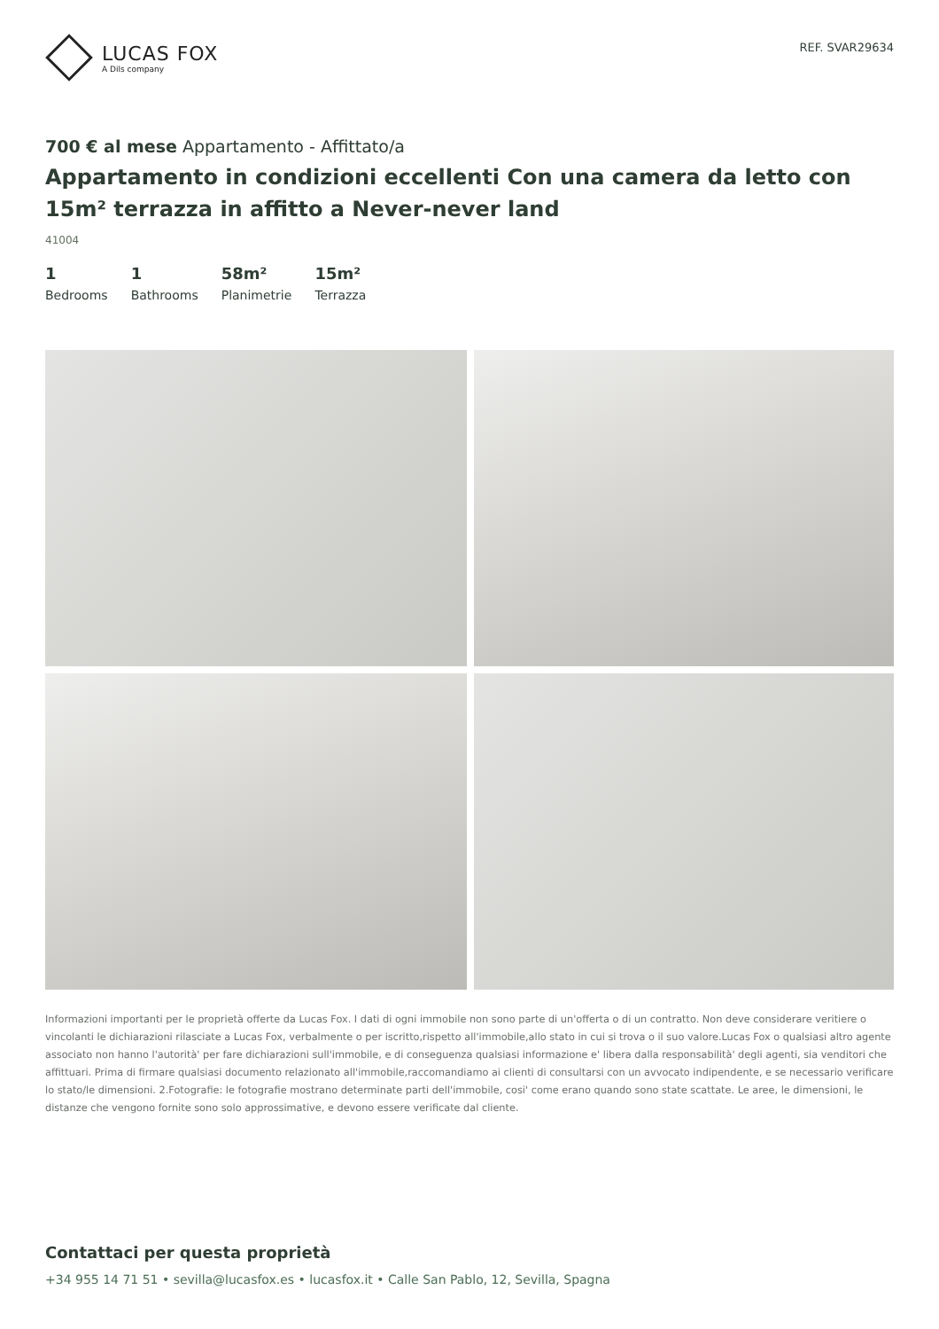LUCAS FOX
A Dils company
REF. SVAR29634
700 € al mese Appartamento - Affittato/a
Appartamento in condizioni eccellenti Con una camera da letto con 15m² terrazza in affitto a Never-never land
41004
1
Bedrooms
1
Bathrooms
58m²
Planimetrie
15m²
Terrazza
Informazioni importanti per le proprietà offerte da Lucas Fox. I dati di ogni immobile non sono parte di un'offerta o di un contratto. Non deve considerare veritiere o vincolanti le dichiarazioni rilasciate a Lucas Fox, verbalmente o per iscritto,rispetto all'immobile,allo stato in cui si trova o il suo valore.Lucas Fox o qualsiasi altro agente associato non hanno l'autorità' per fare dichiarazioni sull'immobile, e di conseguenza qualsiasi informazione e' libera dalla responsabilità' degli agenti, sia venditori che affittuari. Prima di firmare qualsiasi documento relazionato all'immobile,raccomandiamo ai clienti di consultarsi con un avvocato indipendente, e se necessario verificare lo stato/le dimensioni. 2.Fotografie: le fotografie mostrano determinate parti dell'immobile, cosi' come erano quando sono state scattate. Le aree, le dimensioni, le distanze che vengono fornite sono solo approssimative, e devono essere verificate dal cliente.
Contattaci per questa proprietà
+34 955 14 71 51 • sevilla@lucasfox.es • lucasfox.it • Calle San Pablo, 12, Sevilla, Spagna